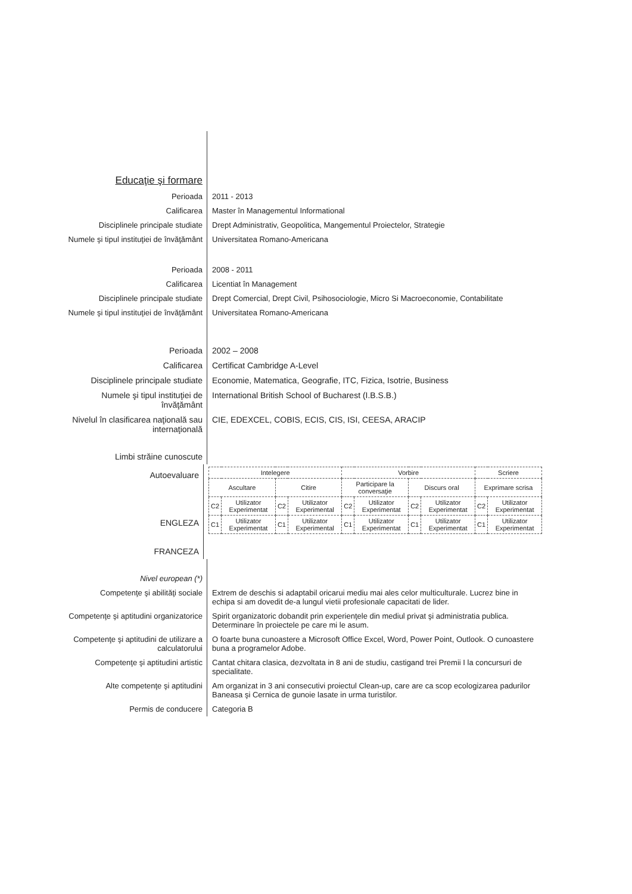Educaţie şi formare
Perioada 2011 - 2013
Calificarea Master în Managementul Informational
Disciplinele principale studiate
Drept Administrativ, Geopolitica, Mangementul Proiectelor, Strategie
Numele şi tipul instituţiei de învăţământ
Universitatea Romano-Americana
Perioada 2008 - 2011
Calificarea Licentiat în Management
Disciplinele principale studiate
Drept Comercial, Drept Civil, Psihosociologie, Micro Si Macroeconomie, Contabilitate
Numele şi tipul instituţiei de învăţământ
Universitatea Romano-Americana
Perioada 2002 – 2008
Calificarea Certificat Cambridge A-Level
Disciplinele principale studiate
Economie, Matematica, Geografie, ITC, Fizica, Isotrie, Business
Numele şi tipul instituţiei de învăţământ
International British School of Bucharest (I.B.S.B.)
Nivelul în clasificarea naţională sau internaţională
CIE, EDEXCEL, COBIS, ECIS, CIS, ISI, CEESA, ARACIP
Limbi străine cunoscute
Autoevaluare
ENGLEZA
FRANCEZA
| Intelegere | | | | Vorbire | | | | Scriere | |
| Ascultare | | Citire | | Participare la conversaţie | | Discurs oral | | Exprimare scrisa | |
| C2 | Utilizator Experimentat | C2 | Utilizator Experimental | C2 | Utilizator Experimentat | C2 | Utilizator Experimentat | C2 | Utilizator Experimentat |
| C1 | Utilizator Experimentat | C1 | Utilizator Experimental | C1 | Utilizator Experimentat | C1 | Utilizator Experimentat | C1 | Utilizator Experimentat |
Nivel european (*)
Competenţe şi abilităţi sociale
Extrem de deschis si adaptabil oricarui mediu mai ales celor multiculturale. Lucrez bine in echipa si am dovedit de-a lungul vietii profesionale capacitati de lider.
Competenţe şi aptitudini organizatorice
Spirit organizatoric dobandit prin experienţele din mediul privat şi administratia publica. Determinare în proiectele pe care mi le asum.
Competenţe şi aptitudini de utilizare a calculatorului
O foarte buna cunoastere a Microsoft Office Excel, Word, Power Point, Outlook. O cunoastere buna a programelor Adobe.
Competenţe şi aptitudini artistic
Cantat chitara clasica, dezvoltata in 8 ani de studiu, castigand trei Premii I la concursuri de specialitate.
Alte competenţe şi aptitudini Am organizat in 3 ani consecutivi proiectul Clean-up, care are ca scop ecologizarea padurilor Baneasa şi Cernica de gunoie lasate in urma turistilor.
Permis de conducere Categoria B